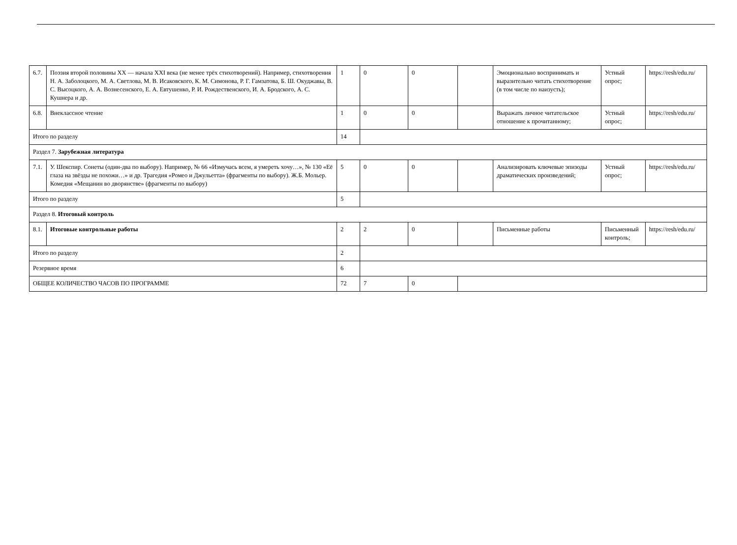| 6.7. | Поэзия второй половины XX — начала XXI века (не менее трёх стихотворений). Например, стихотворения Н. А. Заболоцкого, М. А. Светлова, М. В. Исаковского, К. М. Симонова, Р. Г. Гамзатова, Б. Ш. Окуджавы, В. С. Высоцкого, А. А. Вознесенского, Е. А. Евтушенко, Р. И. Рождественского, И. А. Бродского, А. С. Кушнера и др. | 1 | 0 | 0 | | Эмоционально воспринимать и выразительно читать стихотворение (в том числе по наизусть); | Устный опрос; | https://resh/edu.ru/ |
| 6.8. | Внеклассное чтение | 1 | 0 | 0 | | Выражать личное читательское отношение к прочитанному; | Устный опрос; | https://resh/edu.ru/ |
| Итого по разделу | | 14 | | | | | | |
| Раздел 7. Зарубежная литература | | | | | | | | |
| 7.1. | У. Шекспир. Сонеты (один-два по выбору). Например, № 66 «Измучась всем, я умереть хочу…», № 130 «Её глаза на звёзды не похожи…» и др. Трагедия «Ромео и Джульетта» (фрагменты по выбору). Ж.Б. Мольер. Комедия «Мещанин во дворянстве» (фрагменты по выбору) | 5 | 0 | 0 | | Анализировать ключевые эпизоды драматических произведений; | Устный опрос; | https://resh/edu.ru/ |
| Итого по разделу | | 5 | | | | | | |
| Раздел 8. Итоговый контроль | | | | | | | | |
| 8.1. | Итоговые контрольные работы | 2 | 2 | 0 | | Письменные работы | Письменный контроль; | https://resh/edu.ru/ |
| Итого по разделу | | 2 | | | | | | |
| Резервное время | | 6 | | | | | | |
| ОБЩЕЕ КОЛИЧЕСТВО ЧАСОВ ПО ПРОГРАММЕ | | 72 | 7 | 0 | | | | |